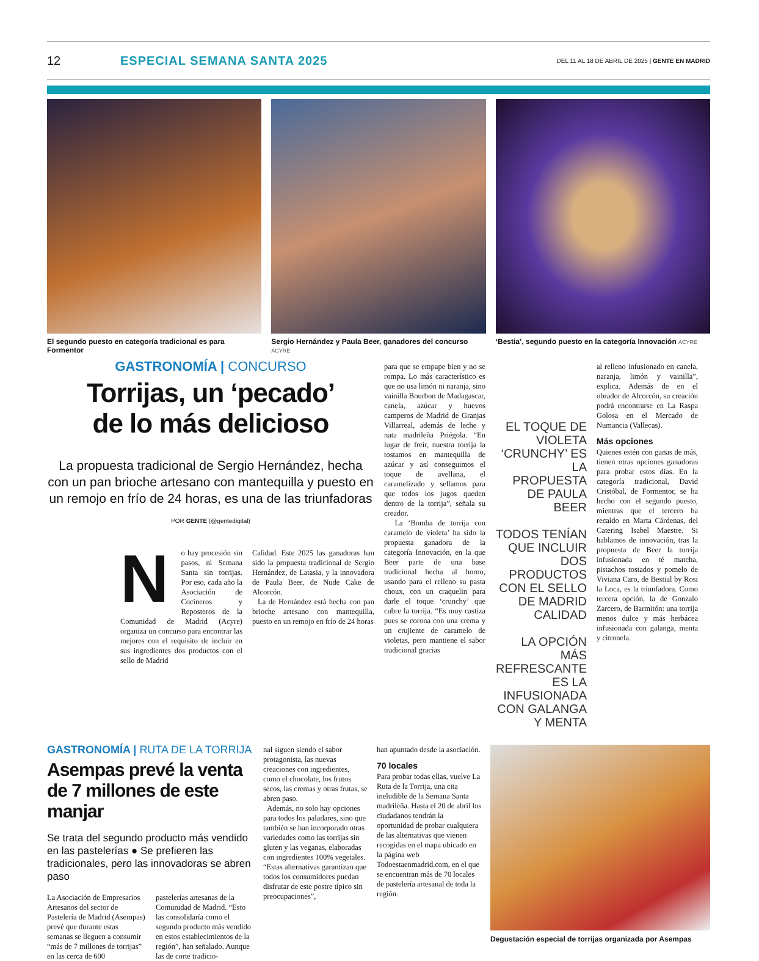12 ESPECIAL SEMANA SANTA 2025
DEL 11 AL 18 DE ABRIL DE 2025 | GENTE EN MADRID
El segundo puesto en categoría tradicional es para Formentor
Sergio Hernández y Paula Beer, ganadores del concurso ACYRE
‘Bestia’, segundo puesto en la categoría Innovación ACYRE
GASTRONOMÍA | CONCURSO
Torrijas, un ‘pecado’
de lo más delicioso
La propuesta tradicional de Sergio Hernández, hecha con un pan brioche artesano con mantequilla y puesto en un remojo en frío de 24 horas, es una de las triunfadoras
POR GENTE (@gentedigital)
No hay procesión sin pasos, ni Semana Santa sin torrijas. Por eso, cada año la Asociación de Cocineros y Reposteros de la Comunidad de Madrid (Acyre) organiza un concurso para encontrar las mejores con el requisito de incluir en sus ingredientes dos productos con el sello de Madrid
Calidad. Este 2025 las ganadoras han sido la propuesta tradicional de Sergio Hernández, de Latasia, y la innovadora de Paula Beer, de Nude Cake de Alcorcón.
La de Hernández está hecha con pan brioche artesano con mantequilla, puesto en un remojo en frío de 24 horas
para que se empape bien y no se rompa. Lo más característico es que no usa limón ni naranja, sino vainilla Bourbon de Madagascar, canela, azúcar y huevos camperos de Madrid de Granjas Villarreal, además de leche y nata madrileña Priégola. “En lugar de freír, nuestra torrija la tostamos en mantequilla de azúcar y así conseguimos el toque de avellana, el caramelizado y sellamos para que todos los jugos queden dentro de la torrija”, señala su creador.
La ‘Bomba de torrija con caramelo de violeta’ ha sido la propuesta ganadora de la categoría Innovación, en la que Beer parte de una base tradicional hecha al horno, usando para el relleno su pasta choux, con un craquelin para darle el toque ‘crunchy’ que cubre la torrija. “Es muy castiza pues se corona con una crema y un crujiente de caramelo de violetas, pero mantiene el sabor tradicional gracias
EL TOQUE DE VIOLETA ‘CRUNCHY’ ES LA PROPUESTA DE PAULA BEER
TODOS TENÍAN QUE INCLUIR DOS PRODUCTOS CON EL SELLO DE MADRID CALIDAD
LA OPCIÓN MÁS REFRESCANTE ES LA INFUSIONADA CON GALANGA Y MENTA
al relleno infusionado en canela, naranja, limón y vainilla”, explica. Además de en el obrador de Alcorcón, su creación podrá encontrarse en La Raspa Golosa en el Mercado de Numancia (Vallecas).
Más opciones
Quienes estén con ganas de más, tienen otras opciones ganadoras para probar estos días. En la categoría tradicional, David Cristóbal, de Formentor, se ha hecho con el segundo puesto, mientras que el tercero ha recaído en Marta Cárdenas, del Catering Isabel Maestre. Si hablamos de innovación, tras la propuesta de Beer la torrija infusionada en té matcha, pistachos tostados y pomelo de Viviana Caro, de Bestial by Rosi la Loca, es la triunfadora. Como tercera opción, la de Gonzalo Zarcero, de Barmitón: una torrija menos dulce y más herbácea infusionada con galanga, menta y citronela.
GASTRONOMÍA | RUTA DE LA TORRIJA
Asempas prevé la venta de 7 millones de este manjar
Se trata del segundo producto más vendido en las pastelerías ● Se prefieren las tradicionales, pero las innovadoras se abren paso
La Asociación de Empresarios Artesanos del sector de Pastelería de Madrid (Asempas) prevé que durante estas semanas se lleguen a consumir “más de 7 millones de torrijas” en las cerca de 600
pastelerías artesanas de la Comunidad de Madrid. “Esto las consolidaría como el segundo producto más vendido en estos establecimientos de la región”, han señalado. Aunque las de corte tradicio-
nal siguen siendo el sabor protagonista, las nuevas creaciones con ingredientes, como el chocolate, los frutos secos, las cremas y otras frutas, se abren paso.
Además, no solo hay opciones para todos los paladares, sino que también se han incorporado otras variedades como las torrijas sin gluten y las veganas, elaboradas con ingredientes 100% vegetales. “Estas alternativas garantizan que todos los consumidores puedan disfrutar de este postre típico sin preocupaciones”,
han apuntado desde la asociación.
70 locales
Para probar todas ellas, vuelve La Ruta de la Torrija, una cita ineludible de la Semana Santa madrileña. Hasta el 20 de abril los ciudadanos tendrán la oportunidad de probar cualquiera de las alternativas que vienen recogidas en el mapa ubicado en la página web Todoestaenmadrid.com, en el que se encuentran más de 70 locales de pastelería artesanal de toda la región.
Degustación especial de torrijas organizada por Asempas